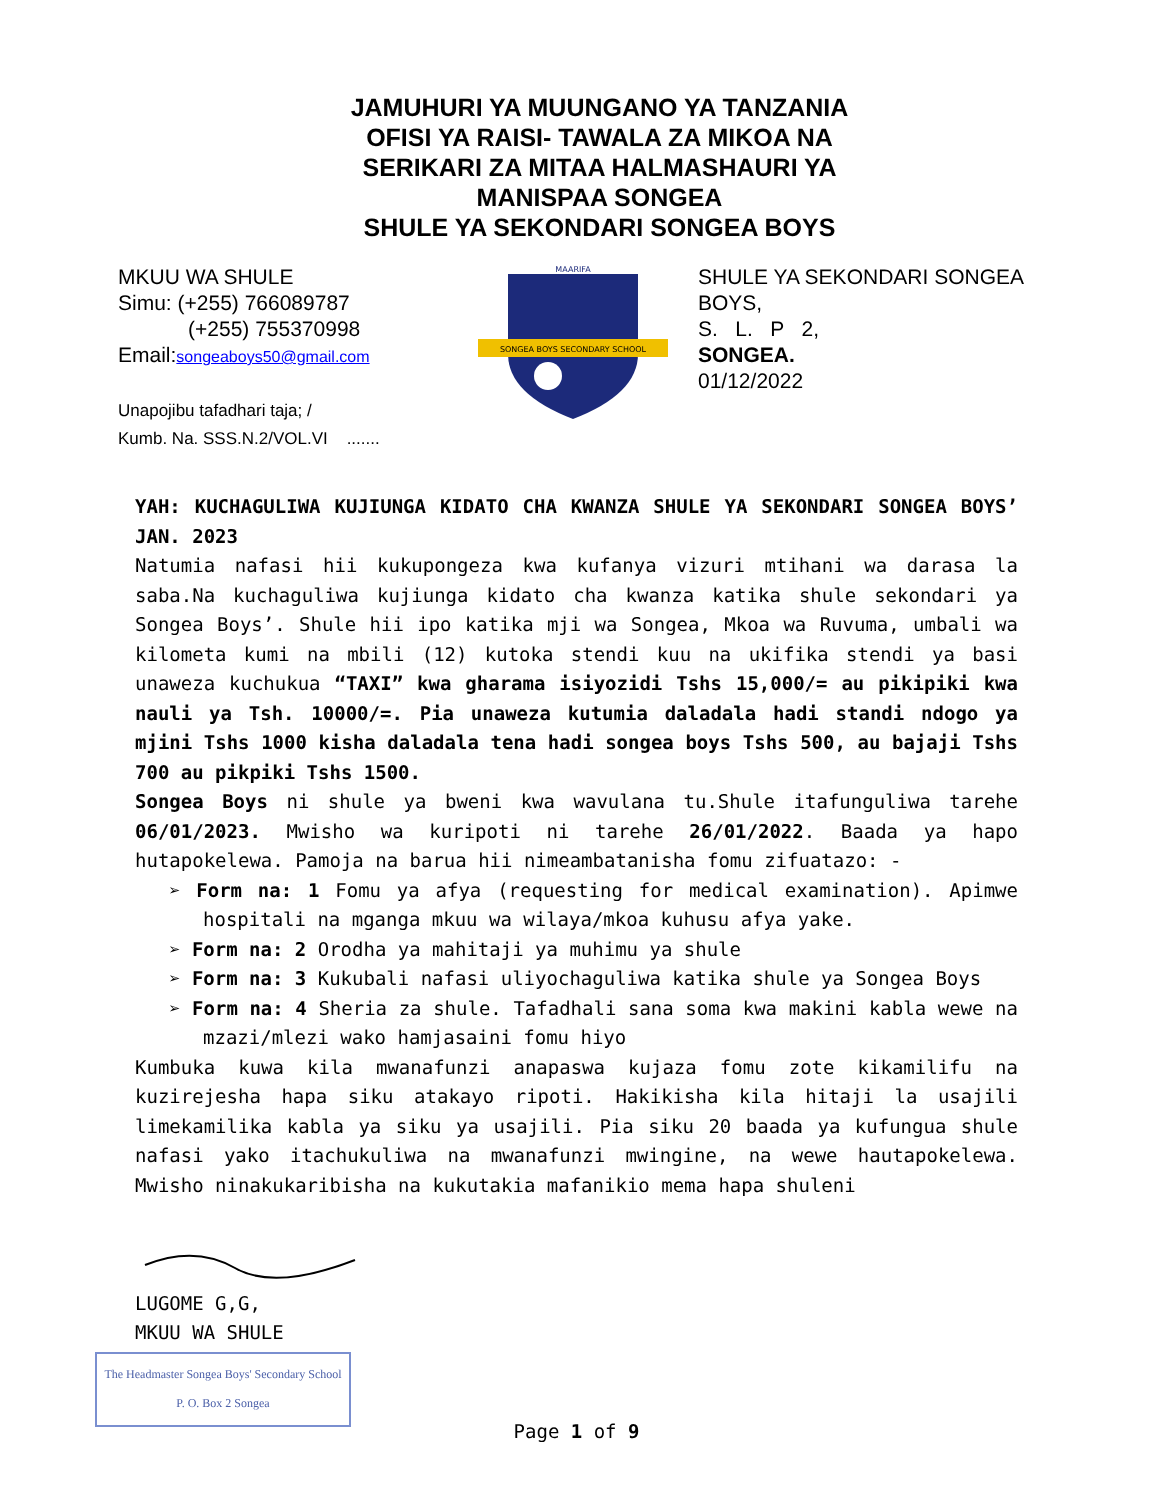JAMUHURI YA MUUNGANO YA TANZANIA
OFISI YA RAISI- TAWALA ZA MIKOA NA
SERIKARI ZA MITAA HALMASHAURI YA
MANISPAA SONGEA
SHULE YA SEKONDARI SONGEA BOYS
MKUU WA SHULE
Simu: (+255) 766089787
(+255) 755370998
Email:songeaboys50@gmail.com
Unapojibu tafadhari taja; /
Kumb. Na. SSS.N.2/VOL.VI .......
SONGEA BOYS SECONDARY SCHOOL
MAARIFA
SHULE YA SEKONDARI SONGEA BOYS,
S. L. P 2,
SONGEA.
01/12/2022
YAH: KUCHAGULIWA KUJIUNGA KIDATO CHA KWANZA SHULE YA SEKONDARI SONGEA BOYS’ JAN. 2023
Natumia nafasi hii kukupongeza kwa kufanya vizuri mtihani wa darasa la saba.Na kuchaguliwa kujiunga kidato cha kwanza katika shule sekondari ya Songea Boys’. Shule hii ipo katika mji wa Songea, Mkoa wa Ruvuma, umbali wa kilometa kumi na mbili (12) kutoka stendi kuu na ukifika stendi ya basi unaweza kuchukua “TAXI” kwa gharama isiyozidi Tshs 15,000/= au pikipiki kwa nauli ya Tsh. 10000/=. Pia unaweza kutumia daladala hadi standi ndogo ya mjini Tshs 1000 kisha daladala tena hadi songea boys Tshs 500, au bajaji Tshs 700 au pikpiki Tshs 1500.
Songea Boys ni shule ya bweni kwa wavulana tu.Shule itafunguliwa tarehe 06/01/2023. Mwisho wa kuripoti ni tarehe 26/01/2022. Baada ya hapo hutapokelewa. Pamoja na barua hii nimeambatanisha fomu zifuatazo: -
➢ Form na: 1 Fomu ya afya (requesting for medical examination). Apimwe hospitali na mganga mkuu wa wilaya/mkoa kuhusu afya yake.
➢ Form na: 2 Orodha ya mahitaji ya muhimu ya shule
➢ Form na: 3 Kukubali nafasi uliyochaguliwa katika shule ya Songea Boys
➢ Form na: 4 Sheria za shule. Tafadhali sana soma kwa makini kabla wewe na mzazi/mlezi wako hamjasaini fomu hiyo
Kumbuka kuwa kila mwanafunzi anapaswa kujaza fomu zote kikamilifu na kuzirejesha hapa siku atakayo ripoti. Hakikisha kila hitaji la usajili limekamilika kabla ya siku ya usajili. Pia siku 20 baada ya kufungua shule nafasi yako itachukuliwa na mwanafunzi mwingine, na wewe hautapokelewa. Mwisho ninakukaribisha na kukutakia mafanikio mema hapa shuleni
LUGOME G,G,
MKUU WA SHULE
The Headmaster Songea Boys' Secondary School P. O. Box 2 Songea
Page 1 of 9